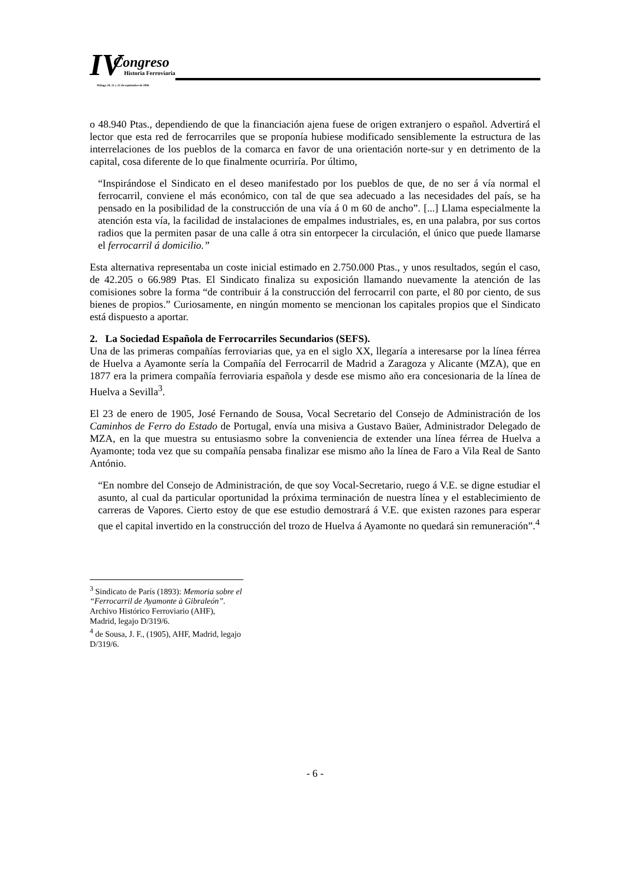IV Congreso
Historia Ferroviaria
Málaga 20, 21 y 22 de septiembre de 2006
o 48.940 Ptas., dependiendo de que la financiación ajena fuese de origen extranjero o español. Advertirá el lector que esta red de ferrocarriles que se proponía hubiese modificado sensiblemente la estructura de las interrelaciones de los pueblos de la comarca en favor de una orientación norte-sur y en detrimento de la capital, cosa diferente de lo que finalmente ocurriría. Por último,
“Inspirándose el Sindicato en el deseo manifestado por los pueblos de que, de no ser á vía normal el ferrocarril, conviene el más económico, con tal de que sea adecuado a las necesidades del país, se ha pensado en la posibilidad de la construcción de una vía á 0 m 60 de ancho”. [...] Llama especialmente la atención esta vía, la facilidad de instalaciones de empalmes industriales, es, en una palabra, por sus cortos radios que la permiten pasar de una calle á otra sin entorpecer la circulación, el único que puede llamarse el ferrocarril á domicilio.”
Esta alternativa representaba un coste inicial estimado en 2.750.000 Ptas., y unos resultados, según el caso, de 42.205 o 66.989 Ptas. El Sindicato finaliza su exposición llamando nuevamente la atención de las comisiones sobre la forma “de contribuir á la construcción del ferrocarril con parte, el 80 por ciento, de sus bienes de propios.” Curiosamente, en ningún momento se mencionan los capitales propios que el Sindicato está dispuesto a aportar.
2. La Sociedad Española de Ferrocarriles Secundarios (SEFS).
Una de las primeras compañías ferroviarias que, ya en el siglo XX, llegaría a interesarse por la línea férrea de Huelva a Ayamonte sería la Compañía del Ferrocarril de Madrid a Zaragoza y Alicante (MZA), que en 1877 era la primera compañía ferroviaria española y desde ese mismo año era concesionaria de la línea de Huelva a Sevilla<sup>3</sup>.
El 23 de enero de 1905, José Fernando de Sousa, Vocal Secretario del Consejo de Administración de los Caminhos de Ferro do Estado de Portugal, envía una misiva a Gustavo Baüer, Administrador Delegado de MZA, en la que muestra su entusiasmo sobre la conveniencia de extender una línea férrea de Huelva a Ayamonte; toda vez que su compañía pensaba finalizar ese mismo año la línea de Faro a Vila Real de Santo António.
“En nombre del Consejo de Administración, de que soy Vocal-Secretario, ruego á V.E. se digne estudiar el asunto, al cual da particular oportunidad la próxima terminación de nuestra línea y el establecimiento de carreras de Vapores. Cierto estoy de que ese estudio demostrará á V.E. que existen razones para esperar que el capital invertido en la construcción del trozo de Huelva á Ayamonte no quedará sin remuneración”.<sup>4</sup>
<sup>3</sup> Sindicato de París (1893): Memoria sobre el “Ferrocarril de Ayamonte à Gibraleón”. Archivo Histórico Ferroviario (AHF), Madrid, legajo D/319/6.
<sup>4</sup> de Sousa, J. F., (1905), AHF, Madrid, legajo D/319/6.
- 6 -